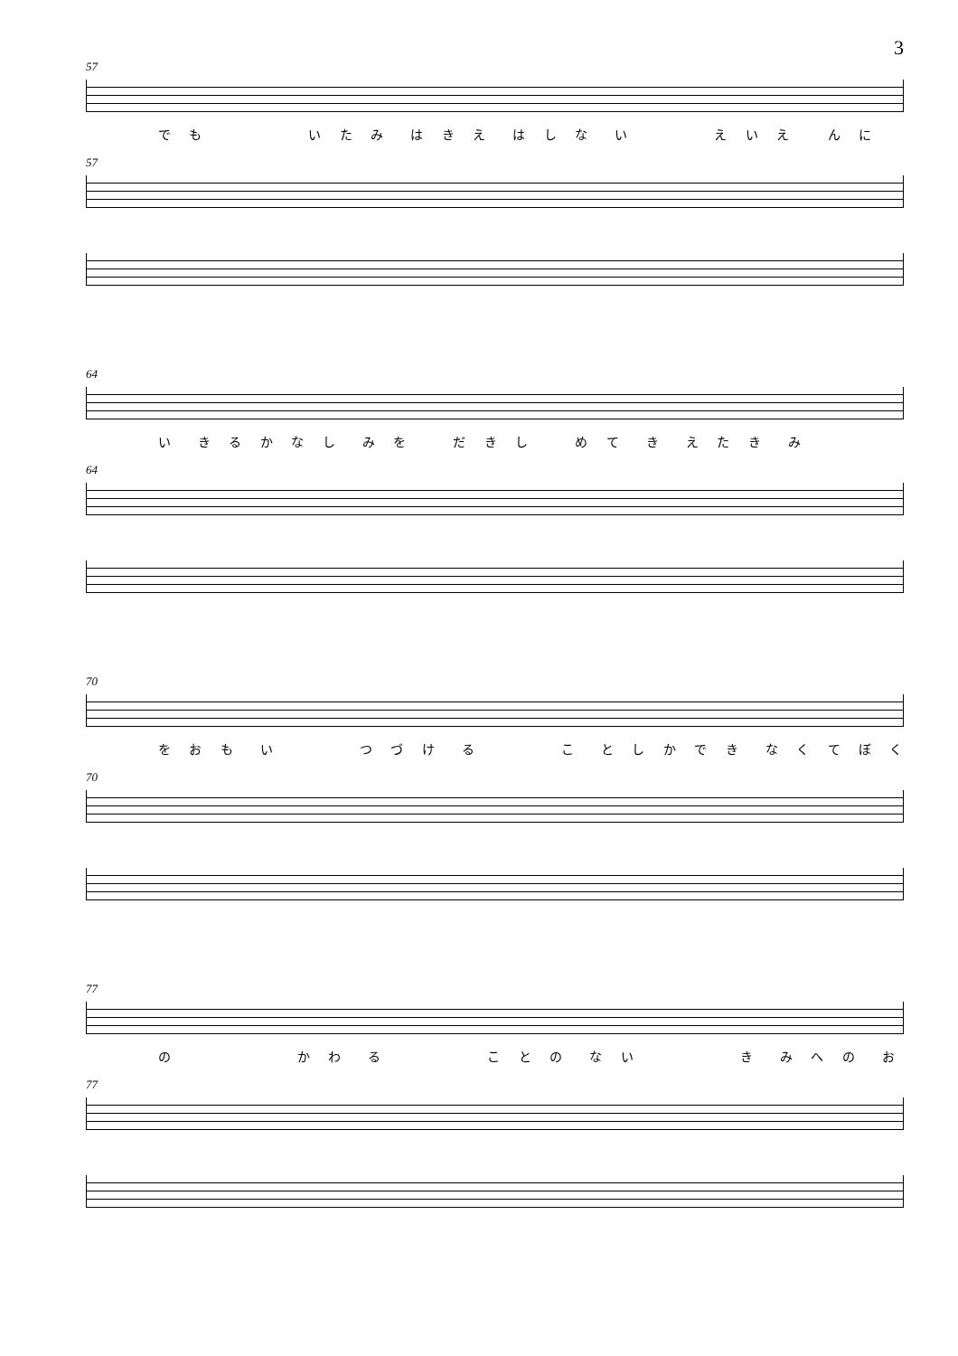3
57
で も　　　　　い た み　は き え　は し な　い　　　　え い え　 ん に
57
64
い　き る か な し　み を　　だ き し　　め て　き　え た き　み
64
70
を お も　い　　　　つ づ け　る　　　　こ　と し か で き　な く て ぼ く
70
77
の　　　　　　か わ　る　　　　　こ と の　な い　　　　　き　み へ の　お
77